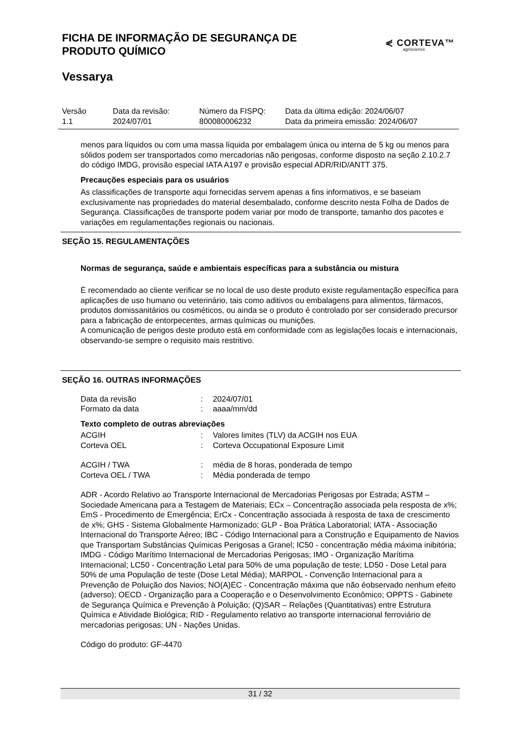FICHA DE INFORMAÇÃO DE SEGURANÇA DE
PRODUTO QUÍMICO
⋞ CORTEVA™
agriscience
Vessarya
Versão
1.1
Data da revisão:
2024/07/01
Número da FISPQ:
800080006232
Data da última edição: 2024/06/07
Data da primeira emissão: 2024/06/07
menos para líquidos ou com uma massa líquida por embalagem única ou interna de 5 kg ou menos para sólidos podem ser transportados como mercadorias não perigosas, conforme disposto na seção 2.10.2.7 do código IMDG, provisão especial IATA A197 e provisão especial ADR/RID/ANTT 375.
Precauções especiais para os usuários
As classificações de transporte aqui fornecidas servem apenas a fins informativos, e se baseiam exclusivamente nas propriedades do material desembalado, conforme descrito nesta Folha de Dados de Segurança. Classificações de transporte podem variar por modo de transporte, tamanho dos pacotes e variações em regulamentações regionais ou nacionais.
SEÇÃO 15. REGULAMENTAÇÕES
Normas de segurança, saúde e ambientais específicas para a substância ou mistura
É recomendado ao cliente verificar se no local de uso deste produto existe regulamentação específica para aplicações de uso humano ou veterinário, tais como aditivos ou embalagens para alimentos, fármacos, produtos domissanitários ou cosméticos, ou ainda se o produto é controlado por ser considerado precursor para a fabricação de entorpecentes, armas químicas ou munições.
A comunicação de perigos deste produto está em conformidade com as legislações locais e internacionais, observando-se sempre o requisito mais restritivo.
SEÇÃO 16. OUTRAS INFORMAÇÕES
| Data da revisão | : | 2024/07/01 |
| Formato da data | : | aaaa/mm/dd |
Texto completo de outras abreviações
| ACGIH | : | Valores limites (TLV) da ACGIH nos EUA |
| Corteva OEL | : | Corteva Occupational Exposure Limit |
| ACGIH / TWA | : | média de 8 horas, ponderada de tempo |
| Corteva OEL / TWA | : | Média ponderada de tempo |
ADR - Acordo Relativo ao Transporte Internacional de Mercadorias Perigosas por Estrada; ASTM – Sociedade Americana para a Testagem de Materiais; ECx – Concentração associada pela resposta de x%; EmS - Procedimento de Emergência; ErCx - Concentração associada à resposta de taxa de crescimento de x%; GHS - Sistema Globalmente Harmonizado; GLP - Boa Prática Laboratorial; IATA - Associação Internacional do Transporte Aéreo; IBC - Código Internacional para a Construção e Equipamento de Navios que Transportam Substâncias Químicas Perigosas a Granel; IC50 - concentração média máxima inibitória; IMDG - Código Marítimo Internacional de Mercadorias Perigosas; IMO - Organização Marítima Internacional; LC50 - Concentração Letal para 50% de uma população de teste; LD50 - Dose Letal para 50% de uma População de teste (Dose Letal Média); MARPOL - Convenção Internacional para a Prevenção de Poluição dos Navios; NO(A)EC - Concentração máxima que não éobservado nenhum efeito (adverso); OECD - Organização para a Cooperação e o Desenvolvimento Econômico; OPPTS - Gabinete de Segurança Química e Prevenção à Poluição; (Q)SAR – Relações (Quantitativas) entre Estrutura Química e Atividade Biológica; RID - Regulamento relativo ao transporte internacional ferroviário de mercadorias perigosas; UN - Nações Unidas.
Código do produto: GF-4470
31 / 32